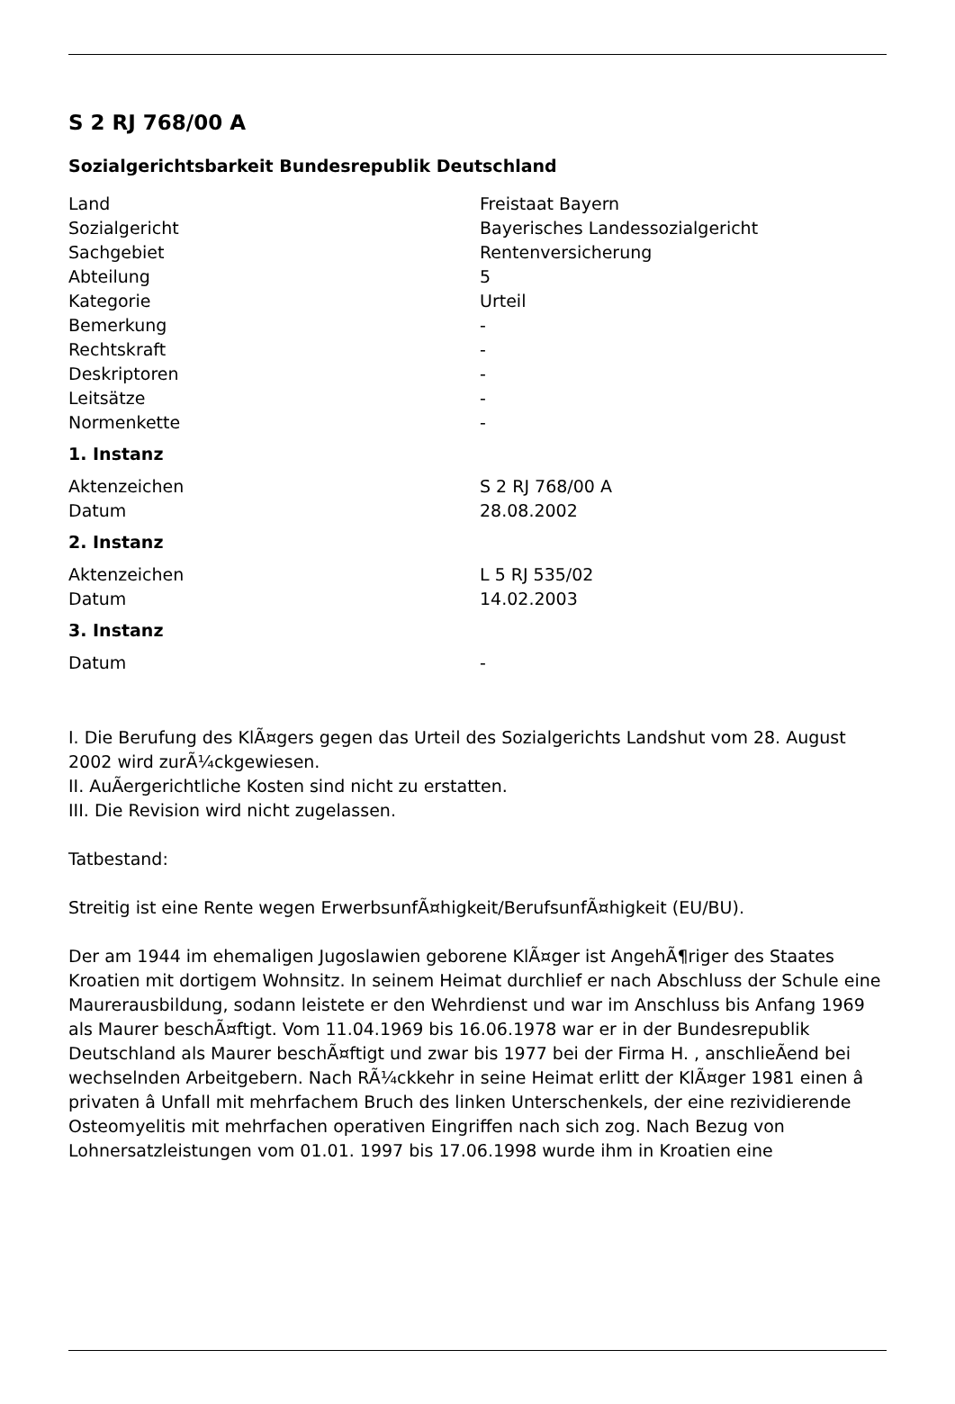S 2 RJ 768/00 A
Sozialgerichtsbarkeit Bundesrepublik Deutschland
| Land | Freistaat Bayern |
| Sozialgericht | Bayerisches Landessozialgericht |
| Sachgebiet | Rentenversicherung |
| Abteilung | 5 |
| Kategorie | Urteil |
| Bemerkung | - |
| Rechtskraft | - |
| Deskriptoren | - |
| Leitsätze | - |
| Normenkette | - |
1. Instanz
| Aktenzeichen | S 2 RJ 768/00 A |
| Datum | 28.08.2002 |
2. Instanz
| Aktenzeichen | L 5 RJ 535/02 |
| Datum | 14.02.2003 |
3. Instanz
| Datum | - |
I. Die Berufung des KlÃ¤gers gegen das Urteil des Sozialgerichts Landshut vom 28. August 2002 wird zurÃ¼ckgewiesen.
II. AuÃergerichtliche Kosten sind nicht zu erstatten.
III. Die Revision wird nicht zugelassen.
Tatbestand:
Streitig ist eine Rente wegen ErwerbsunfÃ¤higkeit/BerufsunfÃ¤higkeit (EU/BU).
Der am 1944 im ehemaligen Jugoslawien geborene KlÃ¤ger ist AngehÃ¶riger des Staates Kroatien mit dortigem Wohnsitz. In seinem Heimat durchlief er nach Abschluss der Schule eine Maurerausbildung, sodann leistete er den Wehrdienst und war im Anschluss bis Anfang 1969 als Maurer beschÃ¤ftigt. Vom 11.04.1969 bis 16.06.1978 war er in der Bundesrepublik Deutschland als Maurer beschÃ¤ftigt und zwar bis 1977 bei der Firma H. , anschlieÃend bei wechselnden Arbeitgebern. Nach RÃ¼ckkehr in seine Heimat erlitt der KlÃ¤ger 1981 einen â privaten â Unfall mit mehrfachem Bruch des linken Unterschenkels, der eine rezividierende Osteomyelitis mit mehrfachen operativen Eingriffen nach sich zog. Nach Bezug von Lohnersatzleistungen vom 01.01. 1997 bis 17.06.1998 wurde ihm in Kroatien eine